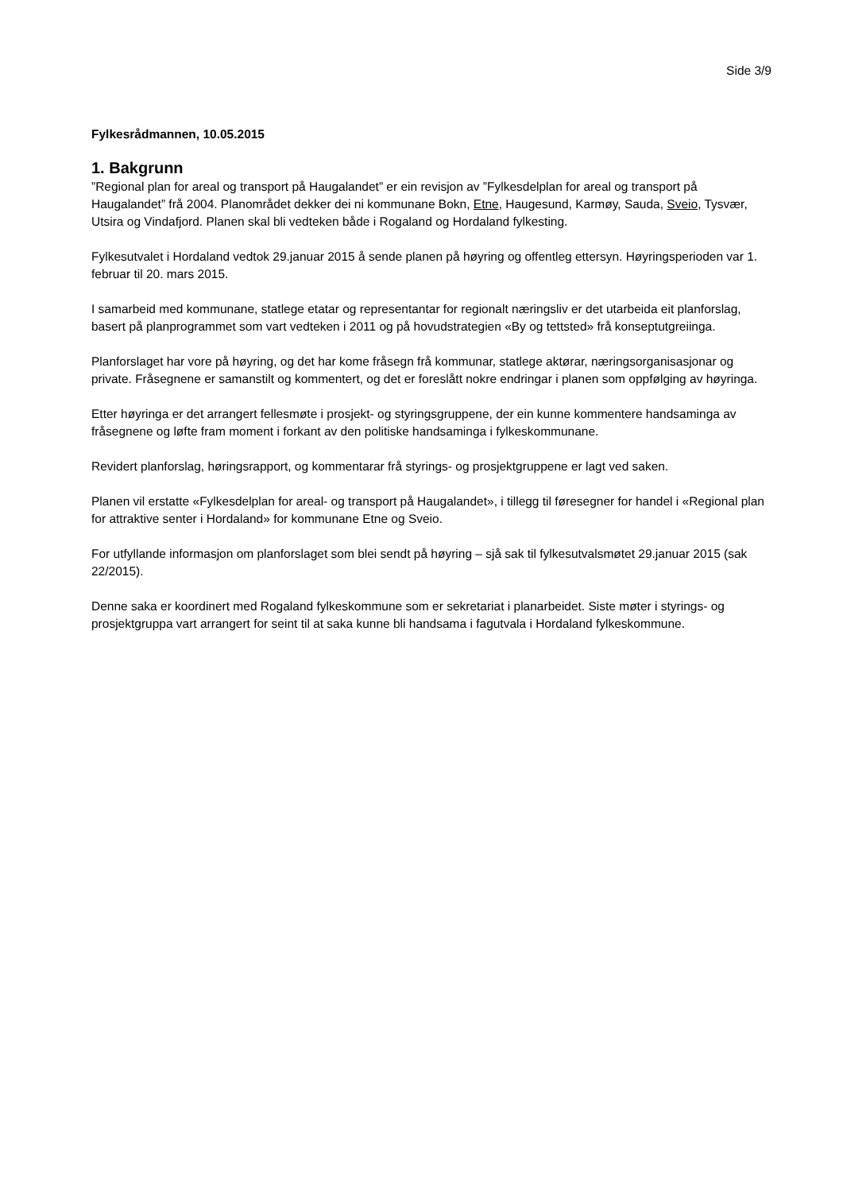Side 3/9
Fylkesrådmannen, 10.05.2015
1. Bakgrunn
”Regional plan for areal og transport på Haugalandet” er ein revisjon av ”Fylkesdelplan for areal og transport på Haugalandet” frå 2004. Planområdet dekker dei ni kommunane Bokn, Etne, Haugesund, Karmøy, Sauda, Sveio, Tysvær, Utsira og Vindafjord. Planen skal bli vedteken både i Rogaland og Hordaland fylkesting.
Fylkesutvalet i Hordaland vedtok 29.januar 2015 å sende planen på høyring og offentleg ettersyn. Høyringsperioden var 1. februar til 20. mars 2015.
I samarbeid med kommunane, statlege etatar og representantar for regionalt næringsliv er det utarbeida eit planforslag, basert på planprogrammet som vart vedteken i 2011 og på hovudstrategien «By og tettsted» frå konseptutgreiinga.
Planforslaget har vore på høyring, og det har kome fråsegn frå kommunar, statlege aktørar, næringsorganisasjonar og private. Fråsegnene er samanstilt og kommentert, og det er foreslått nokre endringar i planen som oppfølging av høyringa.
Etter høyringa er det arrangert fellesmøte i prosjekt- og styringsgruppene, der ein kunne kommentere handsaminga av fråsegnene og løfte fram moment i forkant av den politiske handsaminga i fylkeskommunane.
Revidert planforslag, høringsrapport, og kommentarar frå styrings- og prosjektgruppene er lagt ved saken.
Planen vil erstatte «Fylkesdelplan for areal- og transport på Haugalandet», i tillegg til føresegner for handel i «Regional plan for attraktive senter i Hordaland» for kommunane Etne og Sveio.
For utfyllande informasjon om planforslaget som blei sendt på høyring – sjå sak til fylkesutvalsmøtet 29.januar 2015 (sak 22/2015).
Denne saka er koordinert med Rogaland fylkeskommune som er sekretariat i planarbeidet. Siste møter i styrings- og prosjektgruppa vart arrangert for seint til at saka kunne bli handsama i fagutvala i Hordaland fylkeskommune.